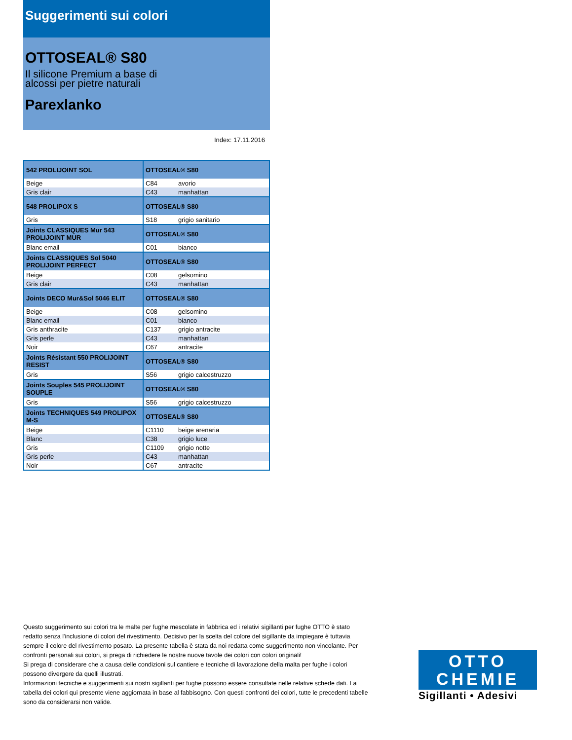Suggerimenti sui colori
OTTOSEAL® S80
Il silicone Premium a base di
alcossi per pietre naturali
Parexlanko
Index: 17.11.2016
| 542 PROLIJOINT SOL | OTTOSEAL® S80 | |
| --- | --- | --- |
| Beige | C84 | avorio |
| Gris clair | C43 | manhattan |
| 548 PROLIPOX S | OTTOSEAL® S80 | |
| Gris | S18 | grigio sanitario |
| Joints CLASSIQUES Mur 543 PROLIJOINT MUR | OTTOSEAL® S80 | |
| Blanc email | C01 | bianco |
| Joints CLASSIQUES Sol 5040 PROLIJOINT PERFECT | OTTOSEAL® S80 | |
| Beige | C08 | gelsomino |
| Gris clair | C43 | manhattan |
| Joints DECO Mur&Sol 5046 ELIT | OTTOSEAL® S80 | |
| Beige | C08 | gelsomino |
| Blanc email | C01 | bianco |
| Gris anthracite | C137 | grigio antracite |
| Gris perle | C43 | manhattan |
| Noir | C67 | antracite |
| Joints Résistant 550 PROLIJOINT RESIST | OTTOSEAL® S80 | |
| Gris | S56 | grigio calcestruzzo |
| Joints Souples 545 PROLIJOINT SOUPLE | OTTOSEAL® S80 | |
| Gris | S56 | grigio calcestruzzo |
| Joints TECHNIQUES 549 PROLIPOX M-S | OTTOSEAL® S80 | |
| Beige | C1110 | beige arenaria |
| Blanc | C38 | grigio luce |
| Gris | C1109 | grigio notte |
| Gris perle | C43 | manhattan |
| Noir | C67 | antracite |
Questo suggerimento sui colori tra le malte per fughe mescolate in fabbrica ed i relativi sigillanti per fughe OTTO è stato redatto senza l'inclusione di colori del rivestimento. Decisivo per la scelta del colore del sigillante da impiegare è tuttavia sempre il colore del rivestimento posato. La presente tabella è stata da noi redatta come suggerimento non vincolante. Per confronti personali sui colori, si prega di richiedere le nostre nuove tavole dei colori con colori originali!
Si prega di considerare che a causa delle condizioni sul cantiere e tecniche di lavorazione della malta per fughe i colori possono divergere da quelli illustrati.
Informazioni tecniche e suggerimenti sui nostri sigillanti per fughe possono essere consultate nelle relative schede dati. La tabella dei colori qui presente viene aggiornata in base al fabbisogno. Con questi confronti dei colori, tutte le precedenti tabelle sono da considerarsi non valide.
OTTO
CHEMIE
Sigillanti • Adesivi